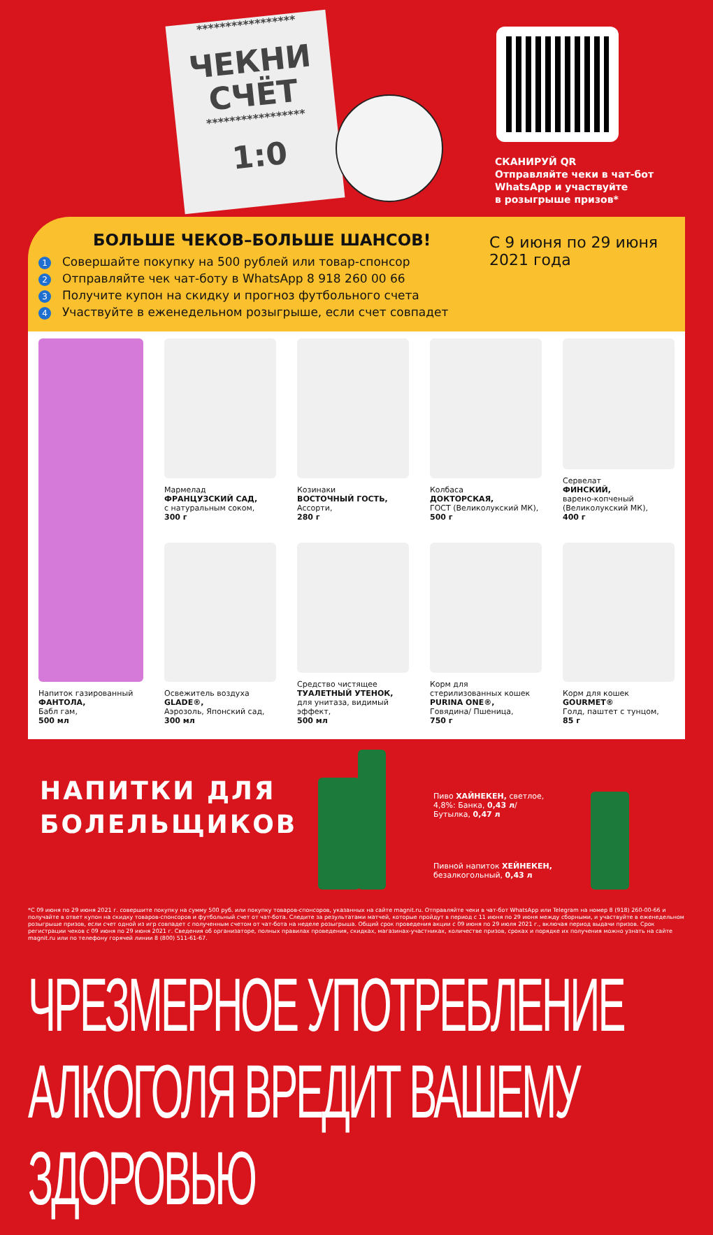*****************
ЧЕКНИ
СЧЁТ
*****************
1:0
СКАНИРУЙ QR
Отправляйте чеки в чат-бот
WhatsApp и участвуйте
в розыгрыше призов*
БОЛЬШЕ ЧЕКОВ–БОЛЬШЕ ШАНСОВ!
1 Совершайте покупку на 500 рублей или товар-спонсор
2 Отправляйте чек чат-боту в WhatsApp 8 918 260 00 66
3 Получите купон на скидку и прогноз футбольного счета
4 Участвуйте в еженедельном розыгрыше, если счет совпадет
С 9 июня по 29 июня 2021 года
Напиток газированный
ФАНТОЛА,
Бабл гам,
500 мл
Мармелад
ФРАНЦУЗСКИЙ САД,
с натуральным соком,
300 г
Козинаки
ВОСТОЧНЫЙ ГОСТЬ,
Ассорти,
280 г
Колбаса
ДОКТОРСКАЯ,
ГОСТ (Великолукский МК),
500 г
Сервелат
ФИНСКИЙ,
варено-копченый (Великолукский МК),
400 г
Освежитель воздуха
GLADE®,
Аэрозоль, Японский сад,
300 мл
Средство чистящее
ТУАЛЕТНЫЙ УТЕНОК,
для унитаза, видимый эффект,
500 мл
Корм для стерилизованных кошек
PURINA ONE®,
Говядина/ Пшеница,
750 г
Корм для кошек
GOURMET®
Голд, паштет с тунцом,
85 г
НАПИТКИ ДЛЯ
БОЛЕЛЬЩИКОВ
Пиво ХАЙНЕКЕН, светлое,
4,8%: Банка, 0,43 л/
Бутылка, 0,47 л
Пивной напиток ХЕЙНЕКЕН,
безалкогольный, 0,43 л
*С 09 июня по 29 июня 2021 г. совершите покупку на сумму 500 руб. или покупку товаров-спонсоров, указанных на сайте magnit.ru. Отправляйте чеки в чат-бот WhatsApp или Telegram на номер 8 (918) 260-00-66 и получайте в ответ купон на скидку товаров-спонсоров и футбольный счет от чат-бота. Следите за результатами матчей, которые пройдут в период с 11 июня по 29 июня между сборными, и участвуйте в еженедельном розыгрыше призов, если счет одной из игр совпадет с полученным счетом от чат-бота на неделе розыгрыша. Общий срок проведения акции с 09 июня по 29 июля 2021 г., включая период выдачи призов. Срок регистрации чеков с 09 июня по 29 июня 2021 г. Сведения об организаторе, полных правилах проведения, скидках, магазинах-участниках, количестве призов, сроках и порядке их получения можно узнать на сайте magnit.ru или по телефону горячей линии 8 (800) 511-61-67.
ЧРЕЗМЕРНОЕ УПОТРЕБЛЕНИЕ АЛКОГОЛЯ ВРЕДИТ ВАШЕМУ ЗДОРОВЬЮ